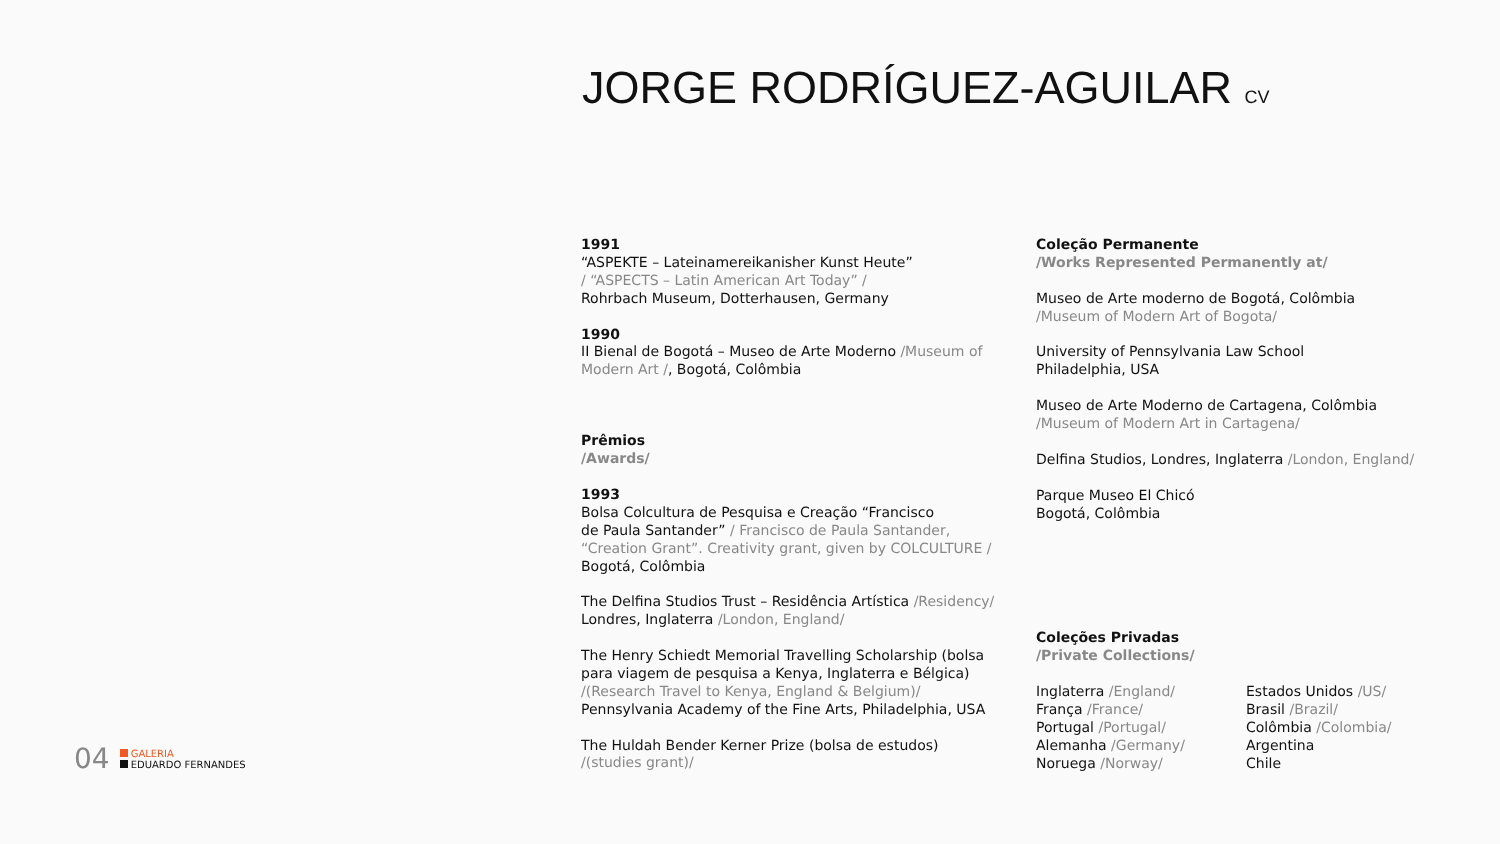JORGE RODRÍGUEZ-AGUILAR CV
1991
“ASPEKTE – Lateinamereikanisher Kunst Heute”
/ “ASPECTS – Latin American Art Today” /
Rohrbach Museum, Dotterhausen, Germany
1990
II Bienal de Bogotá – Museo de Arte Moderno /Museum of Modern Art /, Bogotá, Colômbia
Prêmios
/Awards/
1993
Bolsa Colcultura de Pesquisa e Creação “Francisco
de Paula Santander” / Francisco de Paula Santander, “Creation Grant”. Creativity grant, given by COLCULTURE /
Bogotá, Colômbia
The Delfina Studios Trust – Residência Artística /Residency/
Londres, Inglaterra /London, England/
The Henry Schiedt Memorial Travelling Scholarship (bolsa para viagem de pesquisa a Kenya, Inglaterra e Bélgica) /(Research Travel to Kenya, England & Belgium)/
Pennsylvania Academy of the Fine Arts, Philadelphia, USA
The Huldah Bender Kerner Prize (bolsa de estudos)
/(studies grant)/
Coleção Permanente
/Works Represented Permanently at/
Museo de Arte moderno de Bogotá, Colômbia
/Museum of Modern Art of Bogota/
University of Pennsylvania Law School
Philadelphia, USA
Museo de Arte Moderno de Cartagena, Colômbia
/Museum of Modern Art in Cartagena/
Delfina Studios, Londres, Inglaterra /London, England/
Parque Museo El Chicó
Bogotá, Colômbia
Coleções Privadas
/Private Collections/
Inglaterra /England/
França /France/
Portugal /Portugal/
Alemanha /Germany/
Noruega /Norway/
Estados Unidos /US/
Brasil /Brazil/
Colômbia /Colombia/
Argentina
Chile
04
GALERIA
EDUARDO FERNANDES